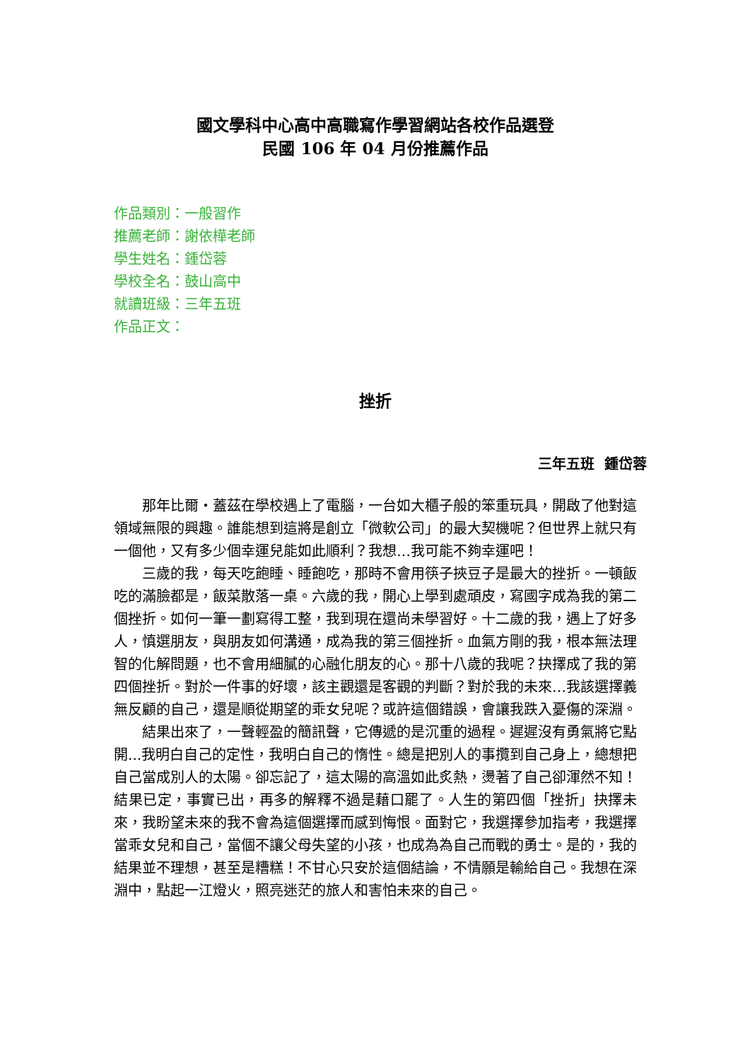國文學科中心高中高職寫作學習網站各校作品選登
民國 106 年 04 月份推薦作品
作品類別：一般習作
推薦老師：謝依樺老師
學生姓名：鍾岱蓉
學校全名：鼓山高中
就讀班級：三年五班
作品正文：
挫折
三年五班 鍾岱蓉
那年比爾・蓋茲在學校遇上了電腦，一台如大櫃子般的笨重玩具，開啟了他對這領域無限的興趣。誰能想到這將是創立「微軟公司」的最大契機呢？但世界上就只有一個他，又有多少個幸運兒能如此順利？我想…我可能不夠幸運吧！
三歲的我，每天吃飽睡、睡飽吃，那時不會用筷子挾豆子是最大的挫折。一頓飯吃的滿臉都是，飯菜散落一桌。六歲的我，開心上學到處頑皮，寫國字成為我的第二個挫折。如何一筆一劃寫得工整，我到現在還尚未學習好。十二歲的我，遇上了好多人，慎選朋友，與朋友如何溝通，成為我的第三個挫折。血氣方剛的我，根本無法理智的化解問題，也不會用細膩的心融化朋友的心。那十八歲的我呢？抉擇成了我的第四個挫折。對於一件事的好壞，該主觀還是客觀的判斷？對於我的未來…我該選擇義無反顧的自己，還是順從期望的乖女兒呢？或許這個錯誤，會讓我跌入憂傷的深淵。
結果出來了，一聲輕盈的簡訊聲，它傳遞的是沉重的過程。遲遲沒有勇氣將它點開...我明白自己的定性，我明白自己的惰性。總是把別人的事攬到自己身上，總想把自己當成別人的太陽。卻忘記了，這太陽的高溫如此炙熱，燙著了自己卻渾然不知！結果已定，事實已出，再多的解釋不過是藉口罷了。人生的第四個「挫折」抉擇未來，我盼望未來的我不會為這個選擇而感到悔恨。面對它，我選擇參加指考，我選擇當乖女兒和自己，當個不讓父母失望的小孩，也成為為自己而戰的勇士。是的，我的結果並不理想，甚至是糟糕！不甘心只安於這個結論，不情願是輸給自己。我想在深淵中，點起一江燈火，照亮迷茫的旅人和害怕未來的自己。